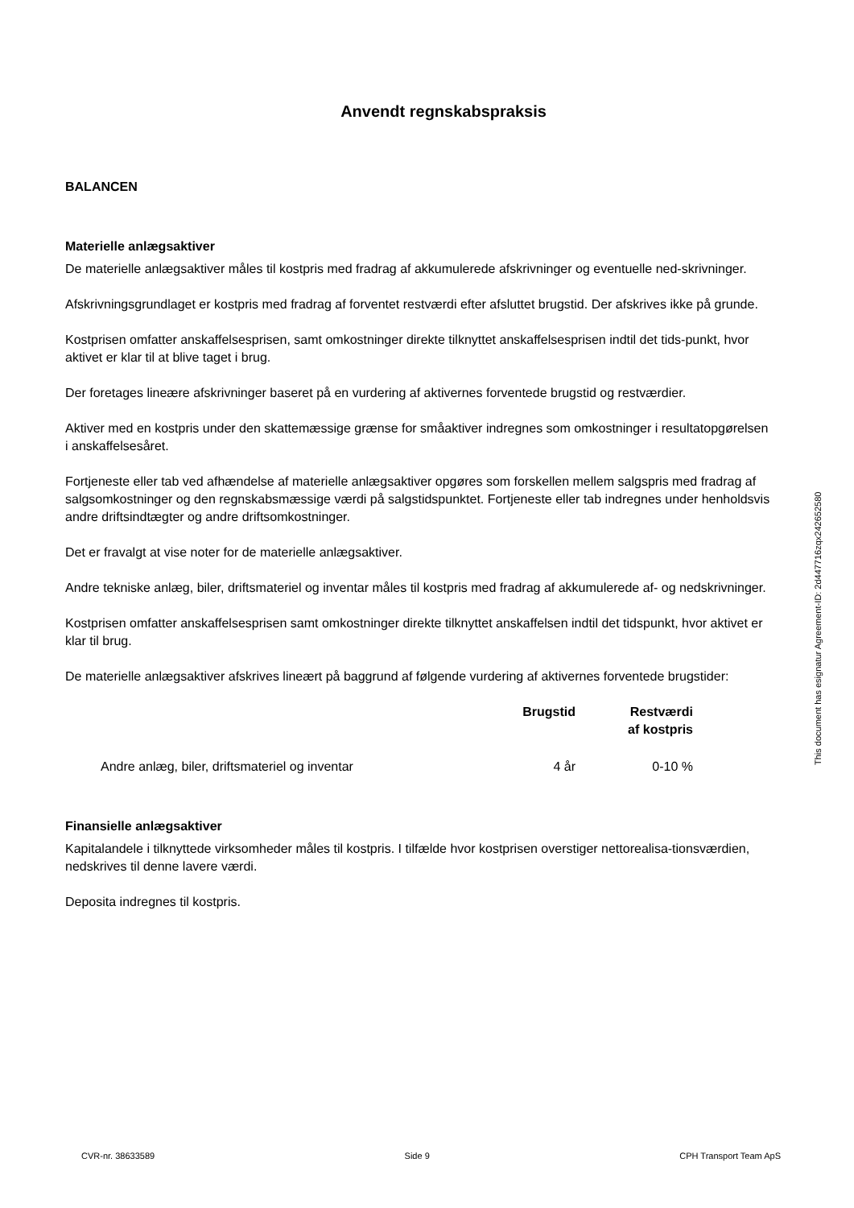Anvendt regnskabspraksis
BALANCEN
Materielle anlægsaktiver
De materielle anlægsaktiver måles til kostpris med fradrag af akkumulerede afskrivninger og eventuelle ned-skrivninger.
Afskrivningsgrundlaget er kostpris med fradrag af forventet restværdi efter afsluttet brugstid. Der afskrives ikke på grunde.
Kostprisen omfatter anskaffelsesprisen, samt omkostninger direkte tilknyttet anskaffelsesprisen indtil det tids-punkt, hvor aktivet er klar til at blive taget i brug.
Der foretages lineære afskrivninger baseret på en vurdering af aktivernes forventede brugstid og restværdier.
Aktiver med en kostpris under den skattemæssige grænse for småaktiver indregnes som omkostninger i resultatopgørelsen i anskaffelsesåret.
Fortjeneste eller tab ved afhændelse af materielle anlægsaktiver opgøres som forskellen mellem salgspris med fradrag af salgsomkostninger og den regnskabsmæssige værdi på salgstidspunktet. Fortjeneste eller tab indregnes under henholdsvis andre driftsindtægter og andre driftsomkostninger.
Det er fravalgt at vise noter for de materielle anlægsaktiver.
Andre tekniske anlæg, biler, driftsmateriel og inventar måles til kostpris med fradrag af akkumulerede af- og nedskrivninger.
Kostprisen omfatter anskaffelsesprisen samt omkostninger direkte tilknyttet anskaffelsen indtil det tidspunkt, hvor aktivet er klar til brug.
De materielle anlægsaktiver afskrives lineært på baggrund af følgende vurdering af aktivernes forventede brugstider:
| | Brugstid | Restværdi af kostpris |
| --- | --- | --- |
| Andre anlæg, biler, driftsmateriel og inventar | 4 år | 0-10 % |
Finansielle anlægsaktiver
Kapitalandele i tilknyttede virksomheder måles til kostpris. I tilfælde hvor kostprisen overstiger nettorealisa-tionsværdien, nedskrives til denne lavere værdi.
Deposita indregnes til kostpris.
This document has esignatur Agreement-ID: 2d447716zqx242652580
CVR-nr. 38633589 Side 9 CPH Transport Team ApS